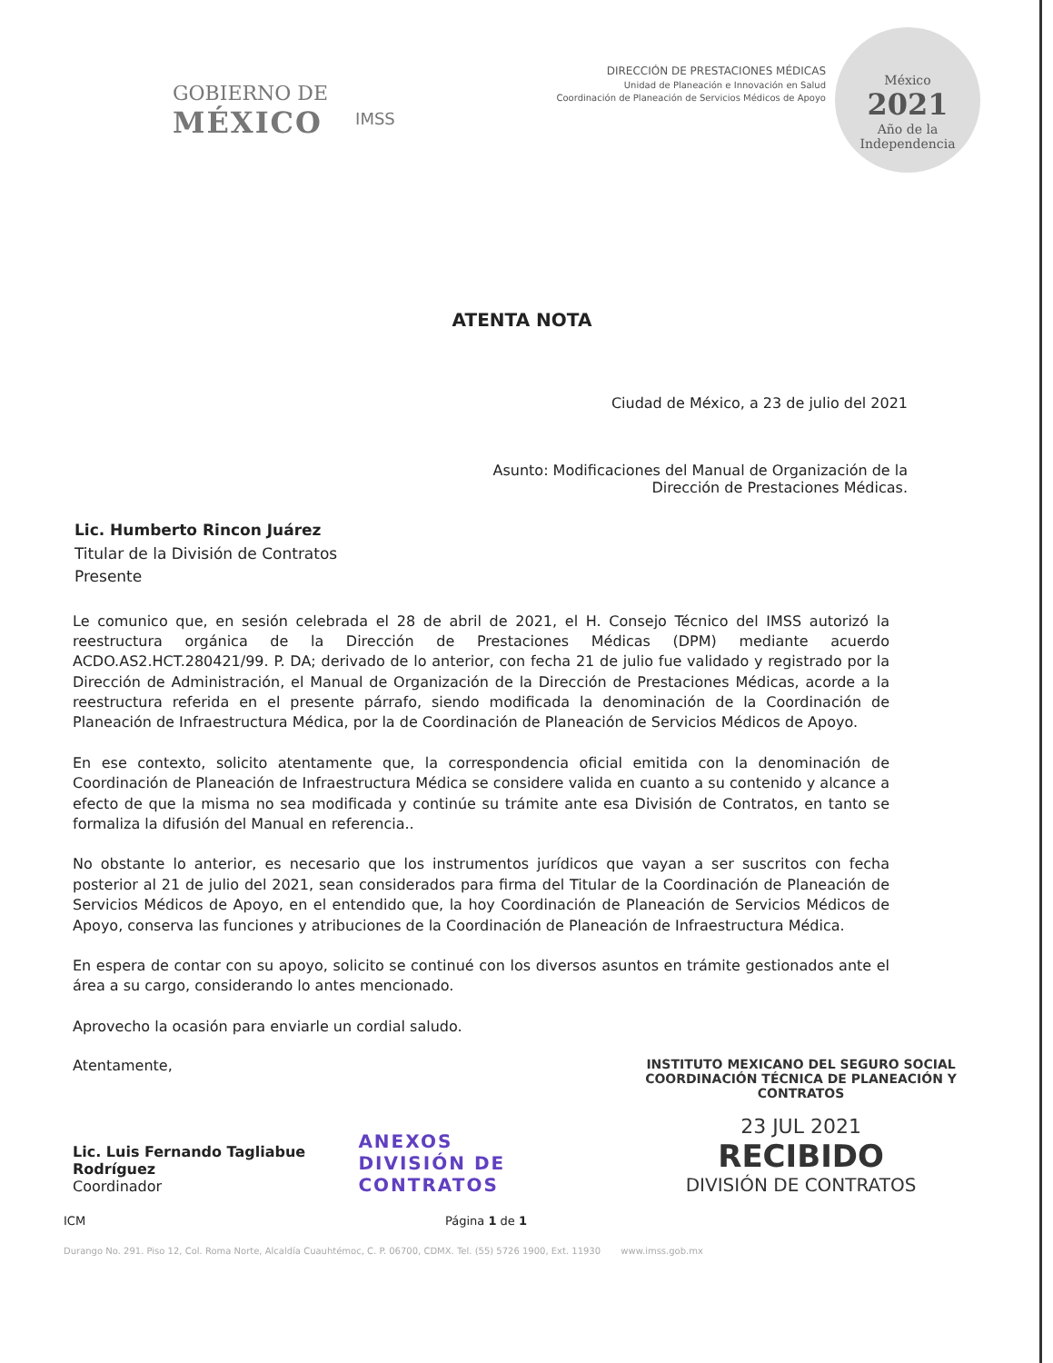GOBIERNO DE
MÉXICO
IMSS
DIRECCIÓN DE PRESTACIONES MÉDICAS
Unidad de Planeación e Innovación en Salud
Coordinación de Planeación de Servicios Médicos de Apoyo
México
2021
Año de la Independencia
ATENTA NOTA
Ciudad de México, a 23 de julio del 2021
Asunto: Modificaciones del Manual de Organización de la
Dirección de Prestaciones Médicas.
Lic. Humberto Rincon Juárez
Titular de la División de Contratos
Presente
Le comunico que, en sesión celebrada el 28 de abril de 2021, el H. Consejo Técnico del IMSS autorizó la reestructura orgánica de la Dirección de Prestaciones Médicas (DPM) mediante acuerdo ACDO.AS2.HCT.280421/99. P. DA; derivado de lo anterior, con fecha 21 de julio fue validado y registrado por la Dirección de Administración, el Manual de Organización de la Dirección de Prestaciones Médicas, acorde a la reestructura referida en el presente párrafo, siendo modificada la denominación de la Coordinación de Planeación de Infraestructura Médica, por la de Coordinación de Planeación de Servicios Médicos de Apoyo.
En ese contexto, solicito atentamente que, la correspondencia oficial emitida con la denominación de Coordinación de Planeación de Infraestructura Médica se considere valida en cuanto a su contenido y alcance a efecto de que la misma no sea modificada y continúe su trámite ante esa División de Contratos, en tanto se formaliza la difusión del Manual en referencia..
No obstante lo anterior, es necesario que los instrumentos jurídicos que vayan a ser suscritos con fecha posterior al 21 de julio del 2021, sean considerados para firma del Titular de la Coordinación de Planeación de Servicios Médicos de Apoyo, en el entendido que, la hoy Coordinación de Planeación de Servicios Médicos de Apoyo, conserva las funciones y atribuciones de la Coordinación de Planeación de Infraestructura Médica.
En espera de contar con su apoyo, solicito se continué con los diversos asuntos en trámite gestionados ante el área a su cargo, considerando lo antes mencionado.
Aprovecho la ocasión para enviarle un cordial saludo.
Atentamente,
Lic. Luis Fernando Tagliabue Rodríguez
Coordinador
ANEXOS
DIVISIÓN DE CONTRATOS
INSTITUTO MEXICANO DEL SEGURO SOCIAL
COORDINACIÓN TÉCNICA DE PLANEACIÓN Y CONTRATOS
23 JUL 2021
RECIBIDO
DIVISIÓN DE CONTRATOS
ICM Página 1 de 1
Durango No. 291. Piso 12, Col. Roma Norte, Alcaldía Cuauhtémoc, C. P. 06700, CDMX. Tel. (55) 5726 1900, Ext. 11930 www.imss.gob.mx